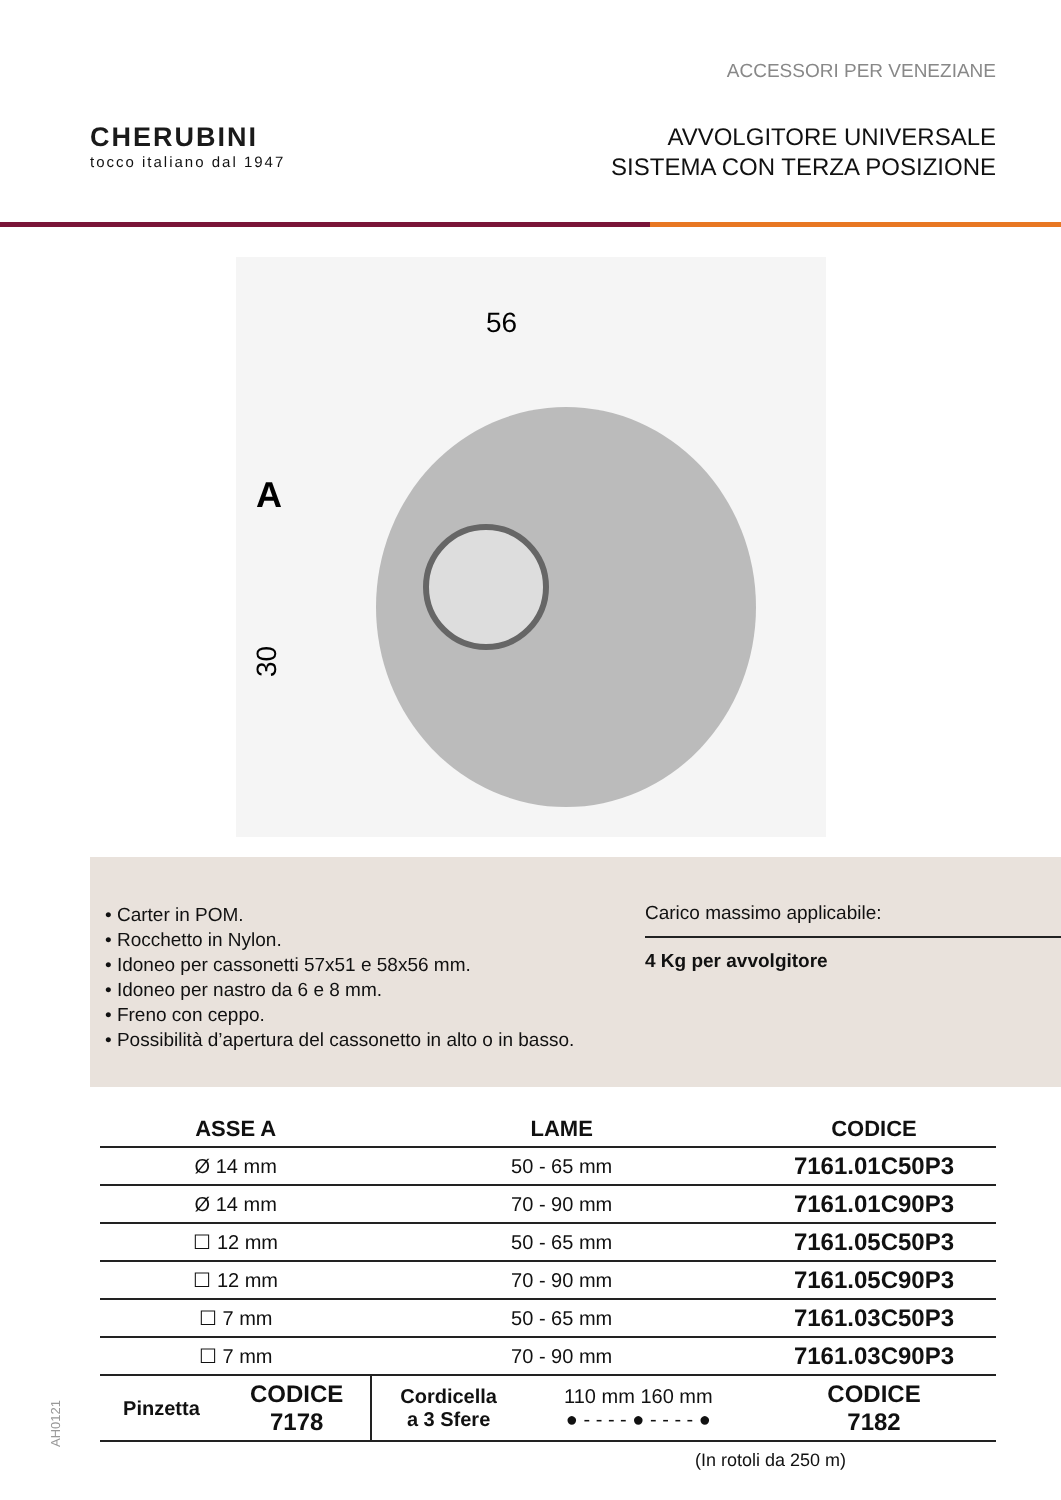ACCESSORI PER VENEZIANE
CHERUBINI
tocco italiano dal 1947
AVVOLGITORE UNIVERSALE
SISTEMA CON TERZA POSIZIONE
56
A
30
• Carter in POM.
• Rocchetto in Nylon.
• Idoneo per cassonetti 57x51 e 58x56 mm.
• Idoneo per nastro da 6 e 8 mm.
• Freno con ceppo.
• Possibilità d’apertura del cassonetto in alto o in basso.
Carico massimo applicabile:
4 Kg per avvolgitore
| ASSE A | | LAME | | CODICE |
| --- | --- | --- | --- | --- |
| Ø 14 mm | | 50 - 65 mm | | 7161.01C50P3 |
| Ø 14 mm | | 70 - 90 mm | | 7161.01C90P3 |
| ☐ 12 mm | | 50 - 65 mm | | 7161.05C50P3 |
| ☐ 12 mm | | 70 - 90 mm | | 7161.05C90P3 |
| ☐ 7 mm | | 50 - 65 mm | | 7161.03C50P3 |
| ☐ 7 mm | | 70 - 90 mm | | 7161.03C90P3 |
| Pinzetta | CODICE 7178 | Cordicella a 3 Sfere | 110 mm 160 mm ● - - - - ● - - - - ● | CODICE 7182 |
(In rotoli da 250 m)
AH0121